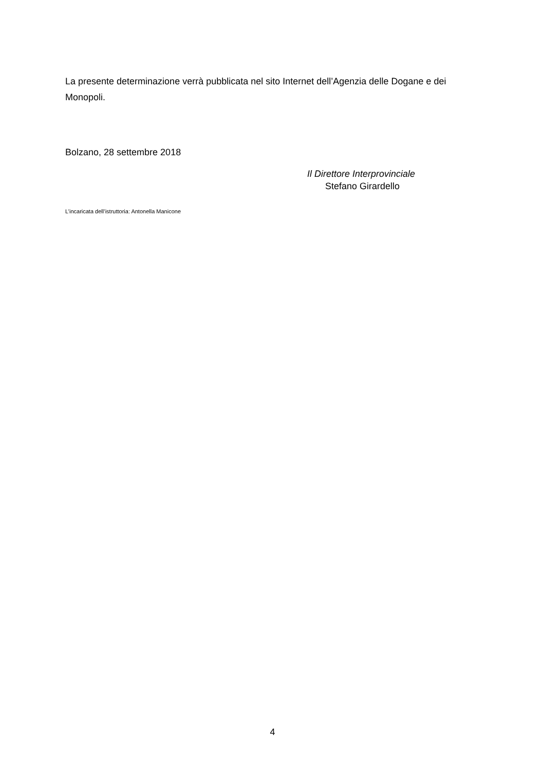La presente determinazione verrà pubblicata nel sito Internet dell’Agenzia delle Dogane e dei Monopoli.
Bolzano, 28 settembre 2018
Il Direttore Interprovinciale
Stefano Girardello
L’incaricata dell’istruttoria: Antonella Manicone
4